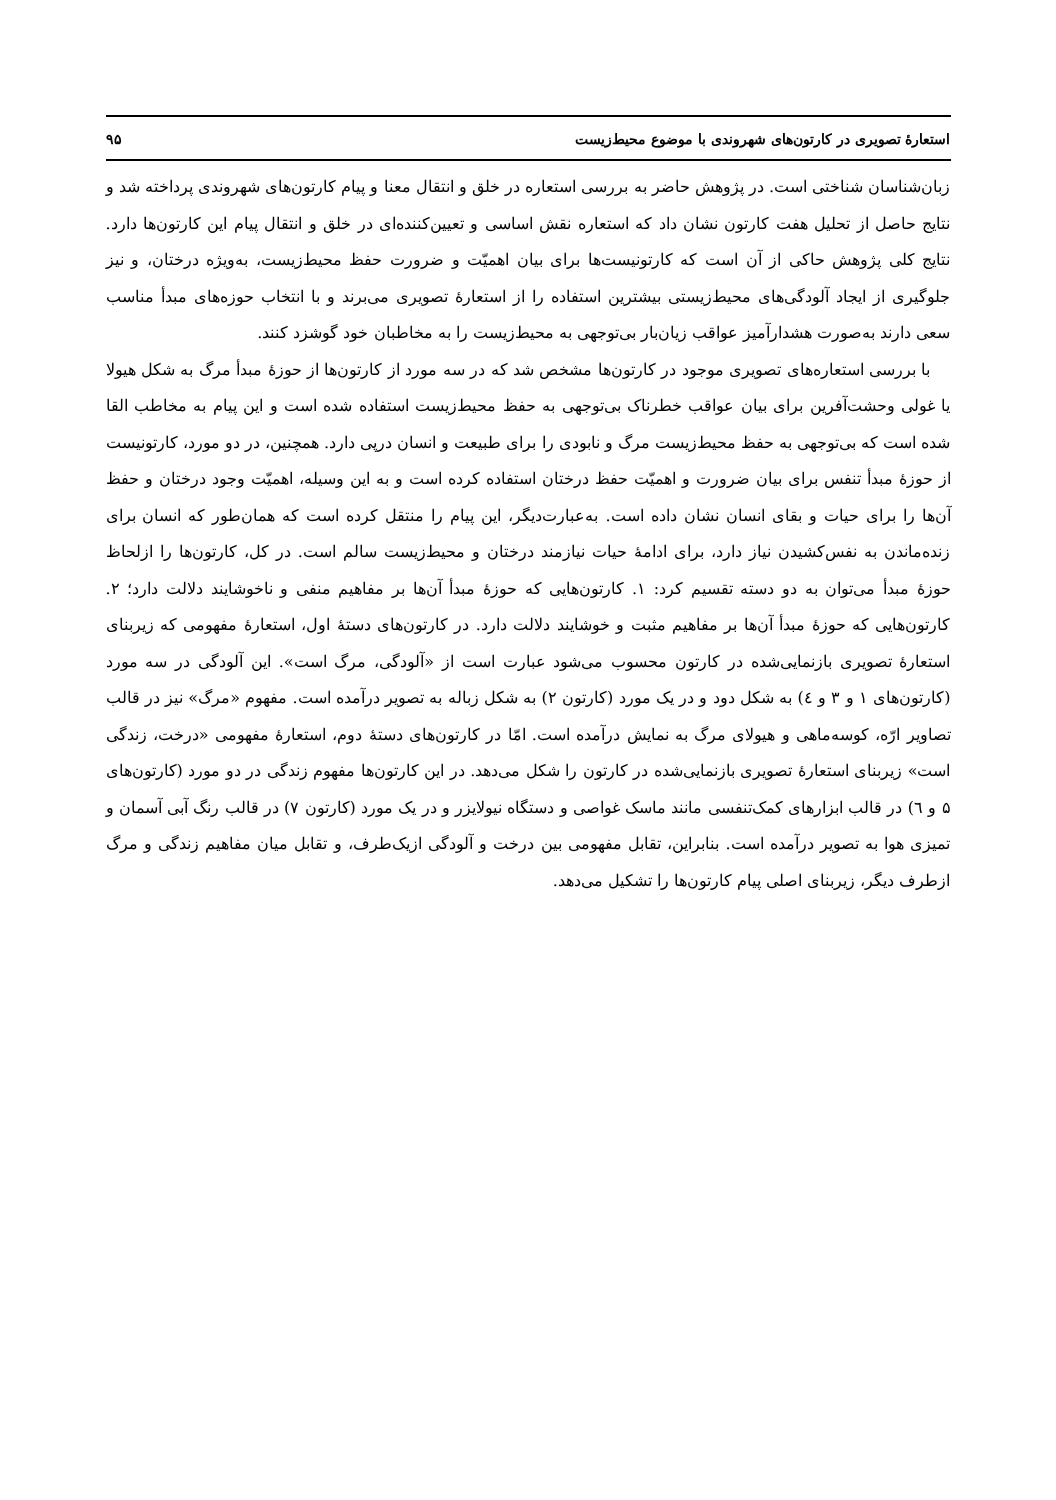استعارهٔ تصویری در کارتون‌های شهروندی با موضوع محیط‌زیست ۹۵
زبان‌شناسان شناختی است. در پژوهش حاضر به بررسی استعاره در خلق و انتقال معنا و پیام کارتون‌های شهروندی پرداخته شد و نتایج حاصل از تحلیل هفت کارتون نشان داد که استعاره نقش اساسی و تعیین‌کننده‌ای در خلق و انتقال پیام این کارتون‌ها دارد. نتایج کلی پژوهش حاکی از آن است که کارتونیست‌ها برای بیان اهمیّت و ضرورت حفظ محیط‌زیست، به‌ویژه درختان، و نیز جلوگیری از ایجاد آلودگی‌های محیط‌زیستی بیشترین استفاده را از استعارهٔ تصویری می‌برند و با انتخاب حوزه‌های مبدأ مناسب سعی دارند به‌صورت هشدارآمیز عواقب زیان‌بار بی‌توجهی به محیط‌زیست را به مخاطبان خود گوشزد کنند.
با بررسی استعاره‌های تصویری موجود در کارتون‌ها مشخص شد که در سه مورد از کارتون‌ها از حوزهٔ مبدأ مرگ به شکل هیولا یا غولی وحشت‌آفرین برای بیان عواقب خطرناک بی‌توجهی به حفظ محیط‌زیست استفاده شده است و این پیام به مخاطب القا شده است که بی‌توجهی به حفظ محیط‌زیست مرگ و نابودی را برای طبیعت و انسان درپی دارد. همچنین، در دو مورد، کارتونیست از حوزهٔ مبدأ تنفس برای بیان ضرورت و اهمیّت حفظ درختان استفاده کرده است و به این وسیله، اهمیّت وجود درختان و حفظ آن‌ها را برای حیات و بقای انسان نشان داده است. به‌عبارت‌دیگر، این پیام را منتقل کرده است که همان‌طور که انسان برای زنده‌ماندن به نفس‌کشیدن نیاز دارد، برای ادامهٔ حیات نیازمند درختان و محیط‌زیست سالم است. در کل، کارتون‌ها را ازلحاظ حوزهٔ مبدأ می‌توان به دو دسته تقسیم کرد: ۱. کارتون‌هایی که حوزهٔ مبدأ آن‌ها بر مفاهیم منفی و ناخوشایند دلالت دارد؛ ۲. کارتون‌هایی که حوزهٔ مبدأ آن‌ها بر مفاهیم مثبت و خوشایند دلالت دارد. در کارتون‌های دستهٔ اول، استعارهٔ مفهومی که زیربنای استعارهٔ تصویری بازنمایی‌شده در کارتون محسوب می‌شود عبارت است از «آلودگی، مرگ است». این آلودگی در سه مورد (کارتون‌های ۱ و ۳ و ٤) به شکل دود و در یک مورد (کارتون ۲) به شکل زباله به تصویر درآمده است. مفهوم «مرگ» نیز در قالب تصاویر ارّه، کوسه‌ماهی و هیولای مرگ به نمایش درآمده است. امّا در کارتون‌های دستهٔ دوم، استعارهٔ مفهومی «درخت، زندگی است» زیربنای استعارهٔ تصویری بازنمایی‌شده در کارتون را شکل می‌دهد. در این کارتون‌ها مفهوم زندگی در دو مورد (کارتون‌های ۵ و ٦) در قالب ابزارهای کمک‌تنفسی مانند ماسک غواصی و دستگاه نیولایزر و در یک مورد (کارتون ۷) در قالب رنگ آبی آسمان و تمیزی هوا به تصویر درآمده است. بنابراین، تقابل مفهومی بین درخت و آلودگی ازیک‌طرف، و تقابل میان مفاهیم زندگی و مرگ ازطرف دیگر، زیربنای اصلی پیام کارتون‌ها را تشکیل می‌دهد.